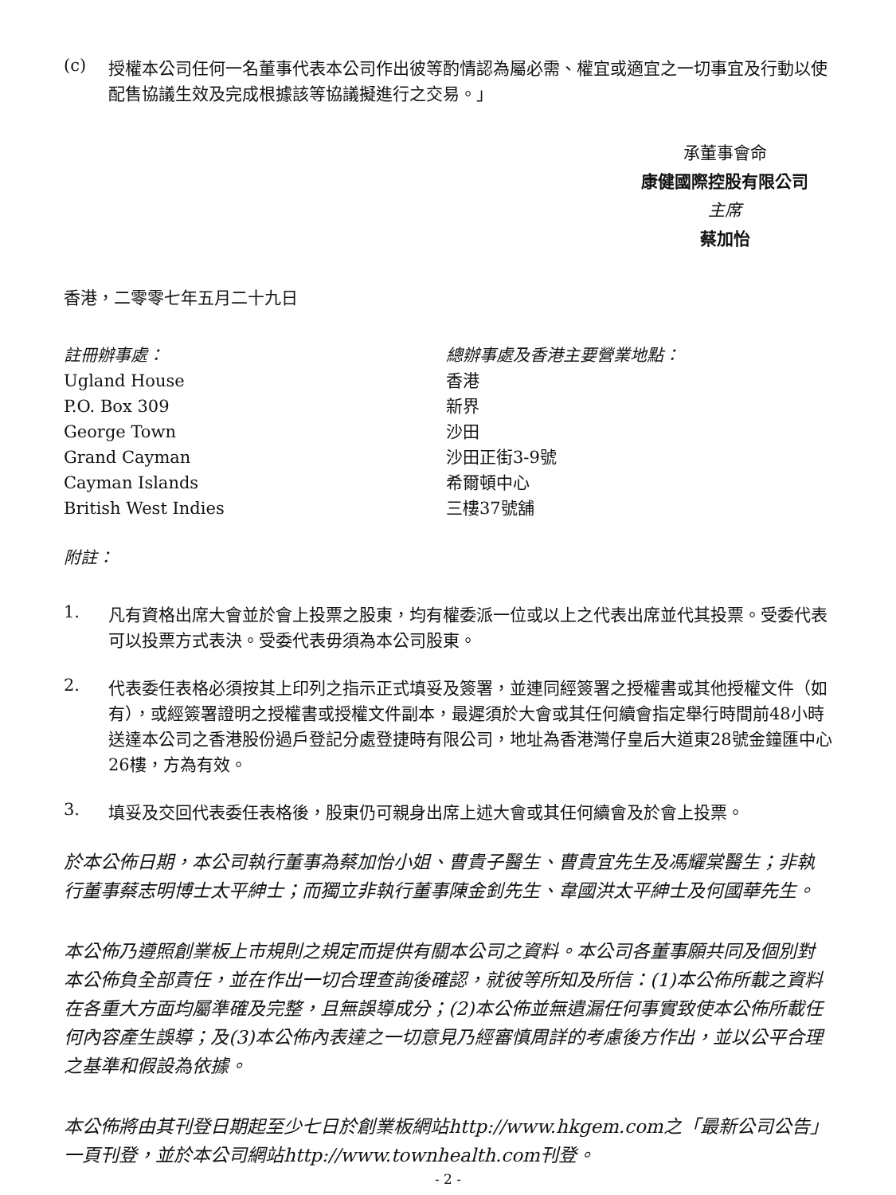(c)
授權本公司任何一名董事代表本公司作出彼等酌情認為屬必需、權宜或適宜之一切事宜及行動以使配售協議生效及完成根據該等協議擬進行之交易。」
承董事會命
康健國際控股有限公司
主席
蔡加怡
香港，二零零七年五月二十九日
註冊辦事處：
Ugland House
P.O. Box 309
George Town
Grand Cayman
Cayman Islands
British West Indies
總辦事處及香港主要營業地點：
香港
新界
沙田
沙田正街3-9號
希爾頓中心
三樓37號舖
附註：
1.
凡有資格出席大會並於會上投票之股東，均有權委派一位或以上之代表出席並代其投票。受委代表可以投票方式表決。受委代表毋須為本公司股東。
2.
代表委任表格必須按其上印列之指示正式填妥及簽署，並連同經簽署之授權書或其他授權文件（如有），或經簽署證明之授權書或授權文件副本，最遲須於大會或其任何續會指定舉行時間前48小時送達本公司之香港股份過戶登記分處登捷時有限公司，地址為香港灣仔皇后大道東28號金鐘匯中心26樓，方為有效。
3.
填妥及交回代表委任表格後，股東仍可親身出席上述大會或其任何續會及於會上投票。
於本公佈日期，本公司執行董事為蔡加怡小姐、曹貴子醫生、曹貴宜先生及馮耀棠醫生；非執行董事蔡志明博士太平紳士；而獨立非執行董事陳金釗先生、韋國洪太平紳士及何國華先生。
本公佈乃遵照創業板上市規則之規定而提供有關本公司之資料。本公司各董事願共同及個別對本公佈負全部責任，並在作出一切合理查詢後確認，就彼等所知及所信：(1)本公佈所載之資料在各重大方面均屬準確及完整，且無誤導成分；(2)本公佈並無遺漏任何事實致使本公佈所載任何內容產生誤導；及(3)本公佈內表達之一切意見乃經審慎周詳的考慮後方作出，並以公平合理之基準和假設為依據。
本公佈將由其刊登日期起至少七日於創業板網站http://www.hkgem.com之「最新公司公告」一頁刊登，並於本公司網站http://www.townhealth.com刊登。
- 2 -